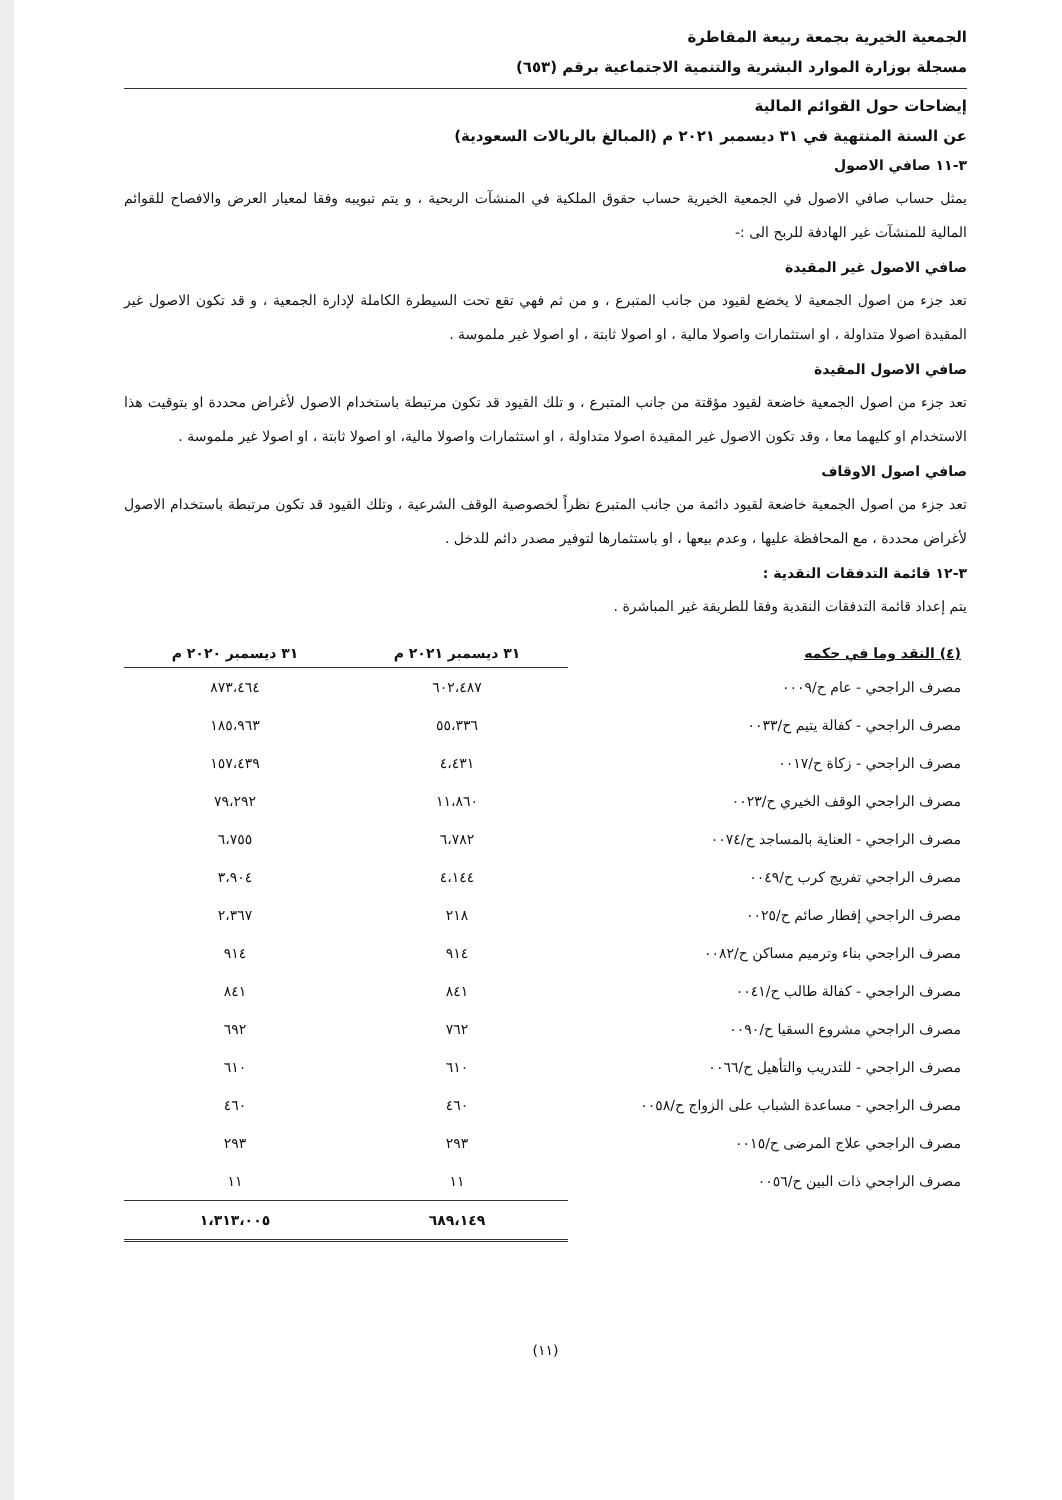الجمعية الخيرية بجمعة ربيعة المقاطرة
مسجلة بوزارة الموارد البشرية والتنمية الاجتماعية برقم (٦٥٣)
إيضاحات حول القوائم المالية
عن السنة المنتهية في ٣١ ديسمبر ٢٠٢١ م (المبالغ بالريالات السعودية)
٣-١١ صافي الاصول
يمثل حساب صافي الاصول في الجمعية الخيرية حساب حقوق الملكية في المنشآت الربحية ، و يتم تبويبه وفقا لمعيار العرض والافصاح للقوائم المالية للمنشآت غير الهادفة للربح الى :-
صافي الاصول غير المقيدة
تعد جزء من اصول الجمعية لا يخضع لقيود من جانب المتبرع ، و من ثم فهي تقع تحت السيطرة الكاملة لإدارة الجمعية ، و قد تكون الاصول غير المقيدة اصولا متداولة ، او استثمارات واصولا مالية ، او اصولا ثابتة ، او اصولا غير ملموسة .
صافي الاصول المقيدة
تعد جزء من اصول الجمعية خاضعة لقيود مؤقتة من جانب المتبرع ، و تلك القيود قد تكون مرتبطة باستخدام الاصول لأغراض محددة او بتوقيت هذا الاستخدام او كليهما معا ، وقد تكون الاصول غير المقيدة اصولا متداولة ، او استثمارات واصولا مالية، او اصولا ثابتة ، او اصولا غير ملموسة .
صافي اصول الاوقاف
تعد جزء من اصول الجمعية خاضعة لقيود دائمة من جانب المتبرع نظراً لخصوصية الوقف الشرعية ، وتلك القيود قد تكون مرتبطة باستخدام الاصول لأغراض محددة ، مع المحافظة عليها ، وعدم بيعها ، او باستثمارها لتوفير مصدر دائم للدخل .
٣-١٢ قائمة التدفقات النقدية :
يتم إعداد قائمة التدفقات النقدية وفقا للطريقة غير المباشرة .
| (٤) النقد وما في حكمه | ٣١ ديسمبر ٢٠٢١ م | ٣١ ديسمبر ٢٠٢٠ م |
| --- | --- | --- |
| مصرف الراجحي - عام ح/٠٠٠٩ | ٦٠٢،٤٨٧ | ٨٧٣،٤٦٤ |
| مصرف الراجحي - كفالة يتيم ح/٠٠٣٣ | ٥٥،٣٣٦ | ١٨٥،٩٦٣ |
| مصرف الراجحي - زكاة ح/٠٠١٧ | ٤،٤٣١ | ١٥٧،٤٣٩ |
| مصرف الراجحي الوقف الخيري ح/٠٠٢٣ | ١١،٨٦٠ | ٧٩،٢٩٢ |
| مصرف الراجحي - العناية بالمساجد ح/٠٠٧٤ | ٦،٧٨٢ | ٦،٧٥٥ |
| مصرف الراجحي تفريج كرب ح/٠٠٤٩ | ٤،١٤٤ | ٣،٩٠٤ |
| مصرف الراجحي إفطار صائم ح/٠٠٢٥ | ٢١٨ | ٢،٣٦٧ |
| مصرف الراجحي بناء وترميم مساكن ح/٠٠٨٢ | ٩١٤ | ٩١٤ |
| مصرف الراجحي - كفالة طالب ح/٠٠٤١ | ٨٤١ | ٨٤١ |
| مصرف الراجحي مشروع السقيا ح/٠٠٩٠ | ٧٦٢ | ٦٩٢ |
| مصرف الراجحي - للتدريب والتأهيل ح/٠٠٦٦ | ٦١٠ | ٦١٠ |
| مصرف الراجحي - مساعدة الشباب على الزواج ح/٠٠٥٨ | ٤٦٠ | ٤٦٠ |
| مصرف الراجحي علاج المرضى ح/٠٠١٥ | ٢٩٣ | ٢٩٣ |
| مصرف الراجحي ذات البين ح/٠٠٥٦ | ١١ | ١١ |
| | ٦٨٩،١٤٩ | ١،٣١٣،٠٠٥ |
(١١)